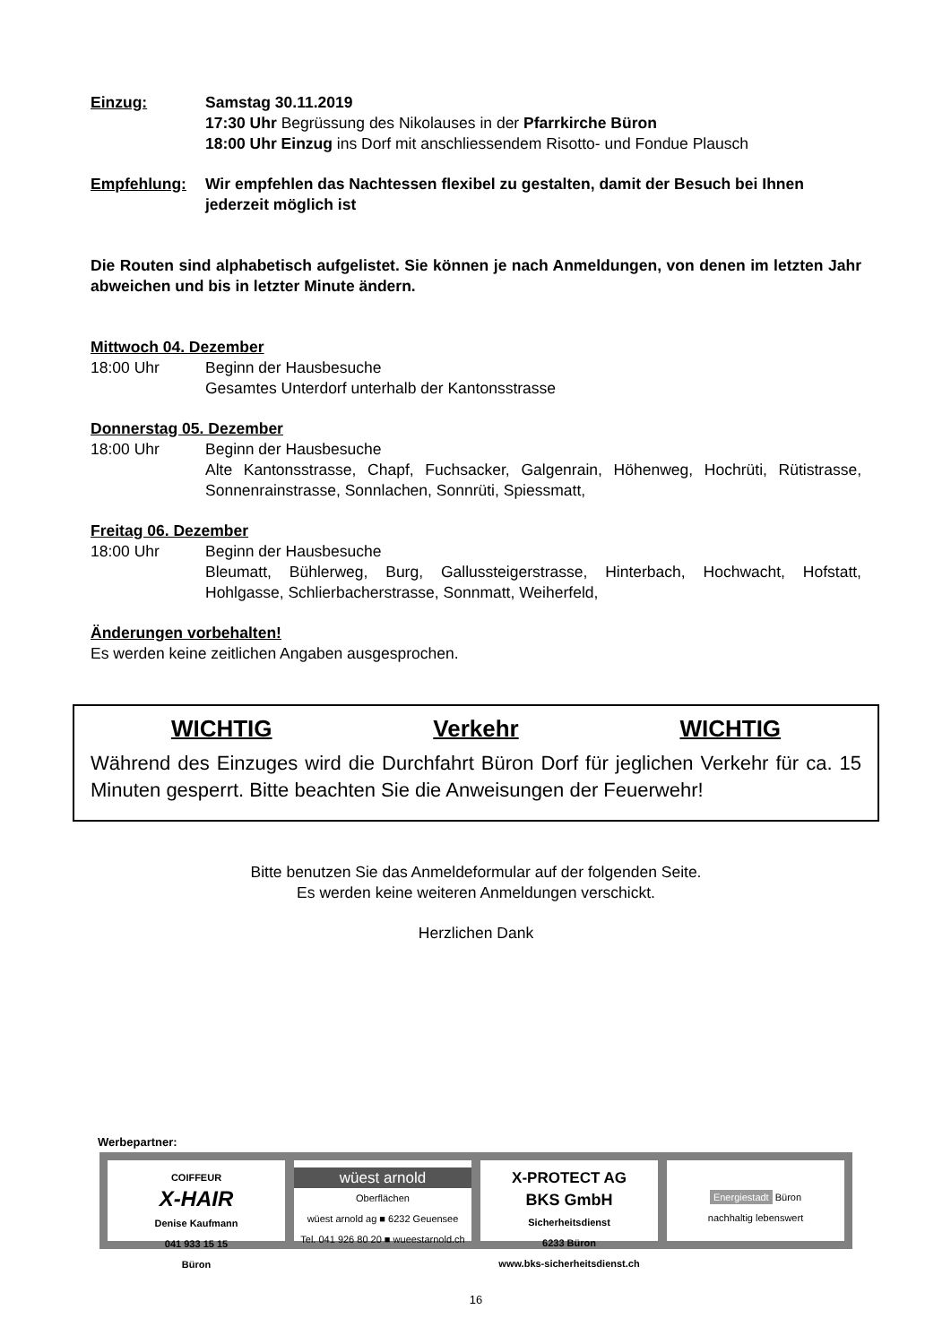Einzug: Samstag 30.11.2019
17:30 Uhr Begrüssung des Nikolauses in der Pfarrkirche Büron
18:00 Uhr Einzug ins Dorf mit anschliessendem Risotto- und Fondue Plausch
Empfehlung: Wir empfehlen das Nachtessen flexibel zu gestalten, damit der Besuch bei Ihnen jederzeit möglich ist
Die Routen sind alphabetisch aufgelistet. Sie können je nach Anmeldungen, von denen im letzten Jahr abweichen und bis in letzter Minute ändern.
Mittwoch 04. Dezember
18:00 Uhr Beginn der Hausbesuche
Gesamtes Unterdorf unterhalb der Kantonsstrasse
Donnerstag 05. Dezember
18:00 Uhr Beginn der Hausbesuche
Alte Kantonsstrasse, Chapf, Fuchsacker, Galgenrain, Höhenweg, Hochrüti, Rütistrasse, Sonnenrainstrasse, Sonnlachen, Sonnrüti, Spiessmatt,
Freitag 06. Dezember
18:00 Uhr Beginn der Hausbesuche
Bleumatt, Bühlerweg, Burg, Gallussteigerstrasse, Hinterbach, Hochwacht, Hofstatt, Hohlgasse, Schlierbacherstrasse, Sonnmatt, Weiherfeld,
Änderungen vorbehalten!
Es werden keine zeitlichen Angaben ausgesprochen.
WICHTIG Verkehr WICHTIG
Während des Einzuges wird die Durchfahrt Büron Dorf für jeglichen Verkehr für ca. 15 Minuten gesperrt. Bitte beachten Sie die Anweisungen der Feuerwehr!
Bitte benutzen Sie das Anmeldeformular auf der folgenden Seite.
Es werden keine weiteren Anmeldungen verschickt.
Herzlichen Dank
Werbepartner:
COIFFEUR
X-HAIR
Denise Kaufmann
041 933 15 15
Büron
wüest arnold
Oberflächen
wüest arnold ag ■ 6232 Geuensee
Tel. 041 926 80 20 ■ wueestarnold.ch
X-PROTECT AG
BKS GmbH
Sicherheitsdienst
6233 Büron
www.bks-sicherheitsdienst.ch
Energiestadt Büron
nachhaltig lebenswert
16